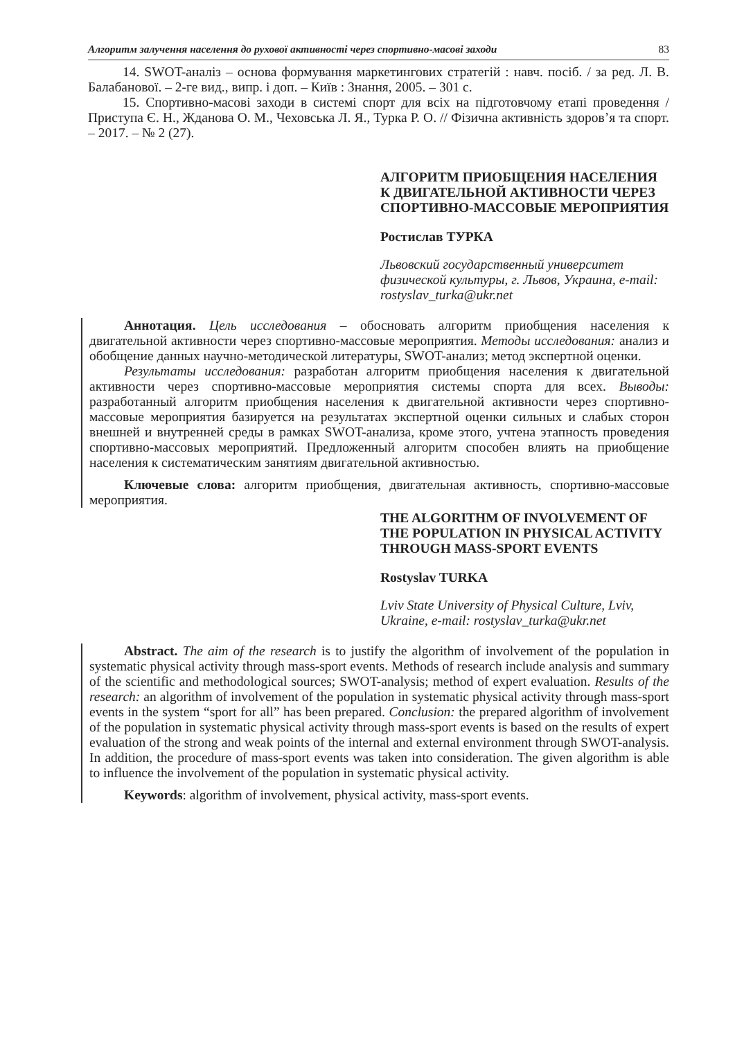Алгоритм залучення населення до рухової активності через спортивно-масові заходи 83
14. SWOT-аналіз – основа формування маркетингових стратегій : навч. посіб. / за ред. Л. В. Балабанової. – 2-ге вид., випр. і доп. – Київ : Знання, 2005. – 301 с.
15. Спортивно-масові заходи в системі спорт для всіх на підготовчому етапі проведення / Приступа Є. Н., Жданова О. М., Чеховська Л. Я., Турка Р. О. // Фізична активність здоров’я та спорт. – 2017. – № 2 (27).
АЛГОРИТМ ПРИОБЩЕНИЯ НАСЕЛЕНИЯ К ДВИГАТЕЛЬНОЙ АКТИВНОСТИ ЧЕРЕЗ СПОРТИВНО-МАССОВЫЕ МЕРОПРИЯТИЯ
Ростислав ТУРКА
Львовский государственный университет физической культуры, г. Львов, Украина, e-mail: rostyslav_turka@ukr.net
Аннотация. Цель исследования – обосновать алгоритм приобщения населения к двигательной активности через спортивно-массовые мероприятия. Методы исследования: анализ и обобщение данных научно-методической литературы, SWOT-анализ; метод экспертной оценки.
Результаты исследования: разработан алгоритм приобщения населения к двигательной активности через спортивно-массовые мероприятия системы спорта для всех. Выводы: разработанный алгоритм приобщения населения к двигательной активности через спортивно-массовые мероприятия базируется на результатах экспертной оценки сильных и слабых сторон внешней и внутренней среды в рамках SWOT-анализа, кроме этого, учтена этапность проведения спортивно-массовых мероприятий. Предложенный алгоритм способен влиять на приобщение населения к систематическим занятиям двигательной активностью.
Ключевые слова: алгоритм приобщения, двигательная активность, спортивно-массовые мероприятия.
THE ALGORITHM OF INVOLVEMENT OF THE POPULATION IN PHYSICAL ACTIVITY THROUGH MASS-SPORT EVENTS
Rostyslav TURKA
Lviv State University of Physical Culture, Lviv, Ukraine, e-mail: rostyslav_turka@ukr.net
Abstract. The aim of the research is to justify the algorithm of involvement of the population in systematic physical activity through mass-sport events. Methods of research include analysis and summary of the scientific and methodological sources; SWOT-analysis; method of expert evaluation. Results of the research: an algorithm of involvement of the population in systematic physical activity through mass-sport events in the system “sport for all” has been prepared. Conclusion: the prepared algorithm of involvement of the population in systematic physical activity through mass-sport events is based on the results of expert evaluation of the strong and weak points of the internal and external environment through SWOT-analysis. In addition, the procedure of mass-sport events was taken into consideration. The given algorithm is able to influence the involvement of the population in systematic physical activity.
Keywords: algorithm of involvement, physical activity, mass-sport events.